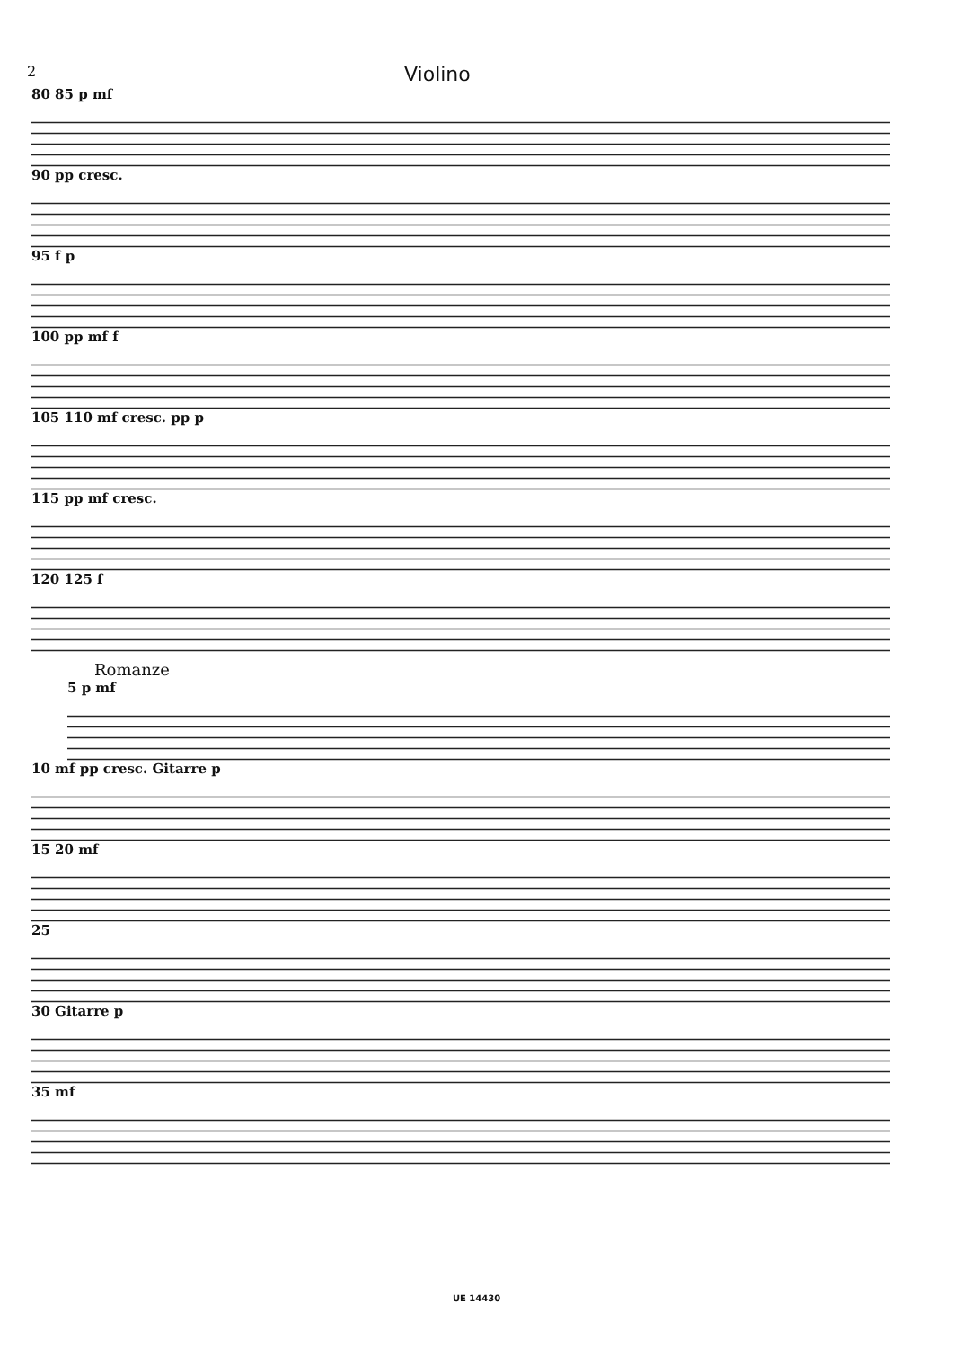2
Violino
80 85 p mf
90 pp cresc.
95 f p
100 pp mf f
105 110 mf cresc. pp p
115 pp mf cresc.
120 125 f
Romanze
5 p mf
10 mf pp cresc. Gitarre p
15 20 mf
25
30 Gitarre p
35 mf
UE 14430